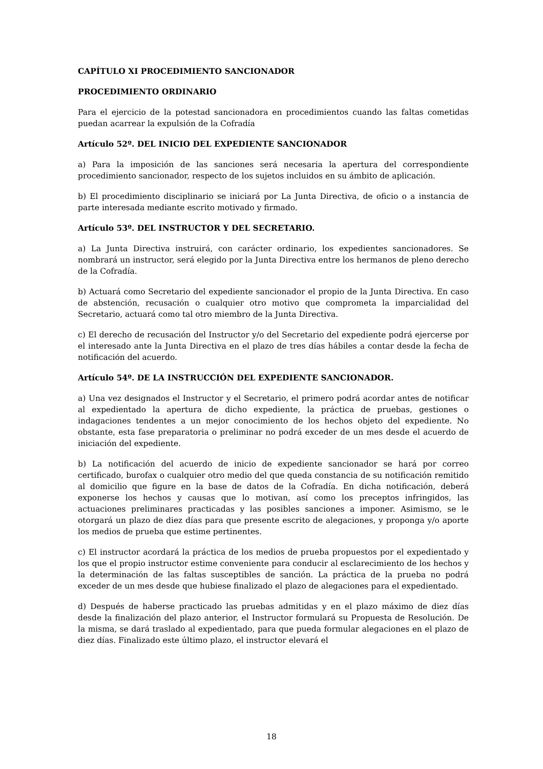CAPÍTULO XI PROCEDIMIENTO SANCIONADOR
PROCEDIMIENTO ORDINARIO
Para el ejercicio de la potestad sancionadora en procedimientos cuando las faltas cometidas puedan acarrear la expulsión de la Cofradía
Artículo 52º. DEL INICIO DEL EXPEDIENTE SANCIONADOR
a) Para la imposición de las sanciones será necesaria la apertura del correspondiente procedimiento sancionador, respecto de los sujetos incluidos en su ámbito de aplicación.
b) El procedimiento disciplinario se iniciará por La Junta Directiva, de oficio o a instancia de parte interesada mediante escrito motivado y firmado.
Artículo 53º. DEL INSTRUCTOR Y DEL SECRETARIO.
a) La Junta Directiva instruirá, con carácter ordinario, los expedientes sancionadores. Se nombrará un instructor, será elegido por la Junta Directiva entre los hermanos de pleno derecho de la Cofradía.
b) Actuará como Secretario del expediente sancionador el propio de la Junta Directiva. En caso de abstención, recusación o cualquier otro motivo que comprometa la imparcialidad del Secretario, actuará como tal otro miembro de la Junta Directiva.
c) El derecho de recusación del Instructor y/o del Secretario del expediente podrá ejercerse por el interesado ante la Junta Directiva en el plazo de tres días hábiles a contar desde la fecha de notificación del acuerdo.
Artículo 54º. DE LA INSTRUCCIÓN DEL EXPEDIENTE SANCIONADOR.
a) Una vez designados el Instructor y el Secretario, el primero podrá acordar antes de notificar al expedientado la apertura de dicho expediente, la práctica de pruebas, gestiones o indagaciones tendentes a un mejor conocimiento de los hechos objeto del expediente. No obstante, esta fase preparatoria o preliminar no podrá exceder de un mes desde el acuerdo de iniciación del expediente.
b) La notificación del acuerdo de inicio de expediente sancionador se hará por correo certificado, burofax o cualquier otro medio del que queda constancia de su notificación remitido al domicilio que figure en la base de datos de la Cofradía. En dicha notificación, deberá exponerse los hechos y causas que lo motivan, así como los preceptos infringidos, las actuaciones preliminares practicadas y las posibles sanciones a imponer. Asimismo, se le otorgará un plazo de diez días para que presente escrito de alegaciones, y proponga y/o aporte los medios de prueba que estime pertinentes.
c) El instructor acordará la práctica de los medios de prueba propuestos por el expedientado y los que el propio instructor estime conveniente para conducir al esclarecimiento de los hechos y la determinación de las faltas susceptibles de sanción. La práctica de la prueba no podrá exceder de un mes desde que hubiese finalizado el plazo de alegaciones para el expedientado.
d) Después de haberse practicado las pruebas admitidas y en el plazo máximo de diez días desde la finalización del plazo anterior, el Instructor formulará su Propuesta de Resolución. De la misma, se dará traslado al expedientado, para que pueda formular alegaciones en el plazo de diez días. Finalizado este último plazo, el instructor elevará el
18